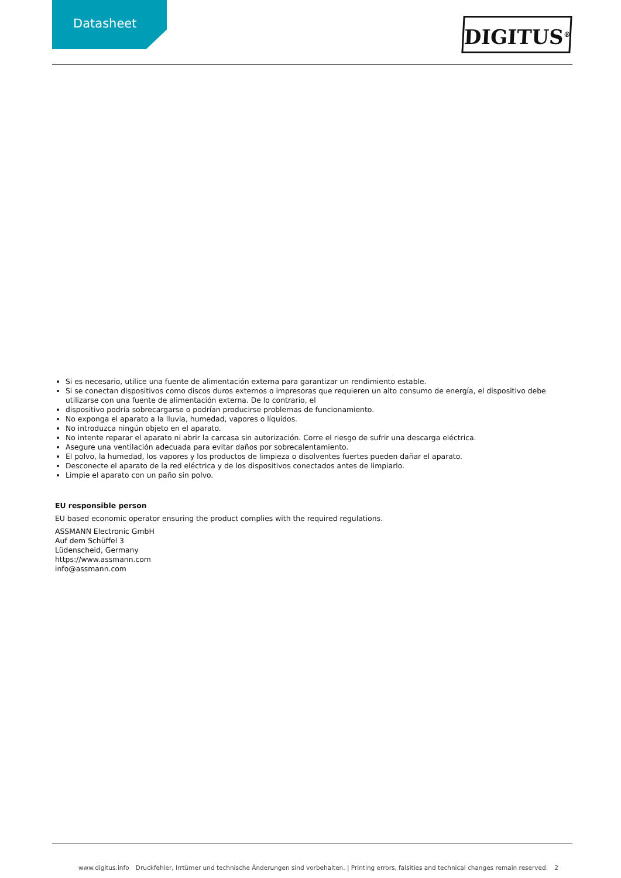Datasheet DIGITUS<sup>®</sup>
Si es necesario, utilice una fuente de alimentación externa para garantizar un rendimiento estable.
Si se conectan dispositivos como discos duros externos o impresoras que requieren un alto consumo de energía, el dispositivo debe utilizarse con una fuente de alimentación externa. De lo contrario, el
dispositivo podría sobrecargarse o podrían producirse problemas de funcionamiento.
No exponga el aparato a la lluvia, humedad, vapores o líquidos.
No introduzca ningún objeto en el aparato.
No intente reparar el aparato ni abrir la carcasa sin autorización. Corre el riesgo de sufrir una descarga eléctrica.
Asegure una ventilación adecuada para evitar daños por sobrecalentamiento.
El polvo, la humedad, los vapores y los productos de limpieza o disolventes fuertes pueden dañar el aparato.
Desconecte el aparato de la red eléctrica y de los dispositivos conectados antes de limpiarlo.
Limpie el aparato con un paño sin polvo.
EU responsible person
EU based economic operator ensuring the product complies with the required regulations.
ASSMANN Electronic GmbH
Auf dem Schüffel 3
Lüdenscheid, Germany
https://www.assmann.com
info@assmann.com
www.digitus.info Druckfehler, Irrtümer und technische Änderungen sind vorbehalten. | Printing errors, falsities and technical changes remain reserved. 2